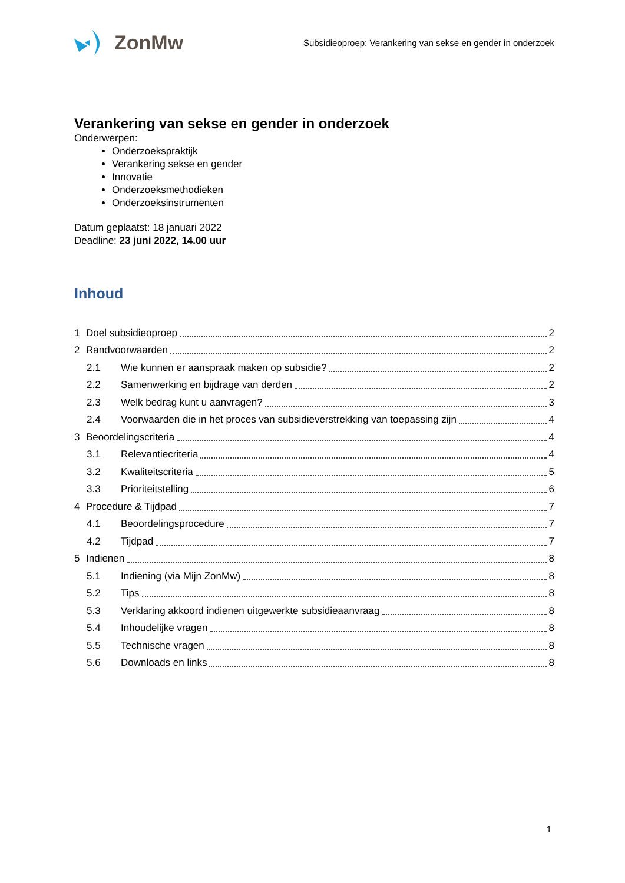ZonMw
Subsidieoproep: Verankering van sekse en gender in onderzoek
Verankering van sekse en gender in onderzoek
Onderwerpen:
Onderzoekspraktijk
Verankering sekse en gender
Innovatie
Onderzoeksmethodieken
Onderzoeksinstrumenten
Datum geplaatst: 18 januari 2022
Deadline: 23 juni 2022, 14.00 uur
Inhoud
1 Doel subsidieoproep 2
2 Randvoorwaarden 2
2.1 Wie kunnen er aanspraak maken op subsidie? 2
2.2 Samenwerking en bijdrage van derden 2
2.3 Welk bedrag kunt u aanvragen? 3
2.4 Voorwaarden die in het proces van subsidieverstrekking van toepassing zijn 4
3 Beoordelingscriteria 4
3.1 Relevantiecriteria 4
3.2 Kwaliteitscriteria 5
3.3 Prioriteitstelling 6
4 Procedure & Tijdpad 7
4.1 Beoordelingsprocedure 7
4.2 Tijdpad 7
5 Indienen 8
5.1 Indiening (via Mijn ZonMw) 8
5.2 Tips 8
5.3 Verklaring akkoord indienen uitgewerkte subsidieaanvraag 8
5.4 Inhoudelijke vragen 8
5.5 Technische vragen 8
5.6 Downloads en links 8
1